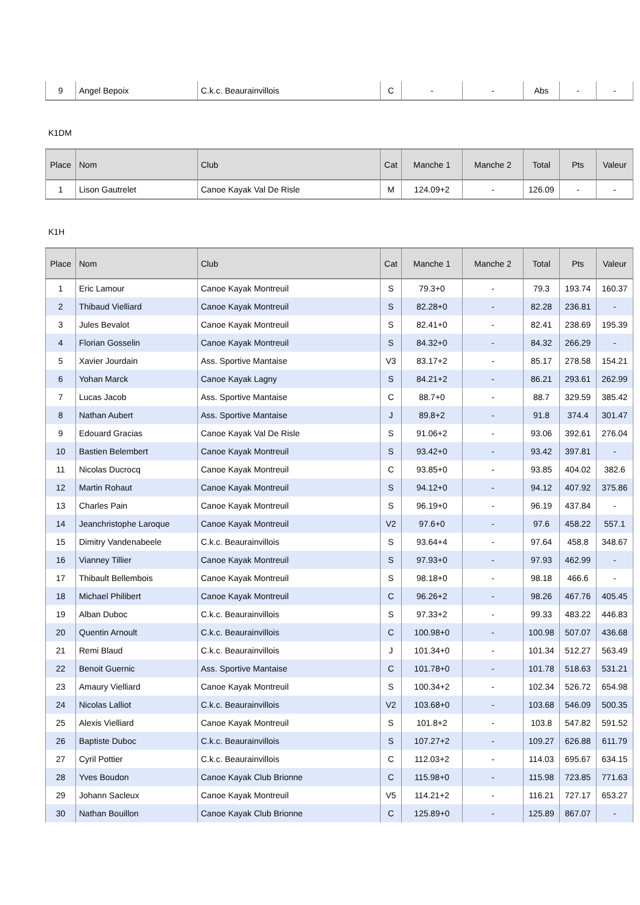| 9 | Angel Bepoix | C.k.c. Beaurainvillois | C | - | - | Abs | - | - |
K1DM
| Place | Nom | Club | Cat | Manche 1 | Manche 2 | Total | Pts | Valeur |
| --- | --- | --- | --- | --- | --- | --- | --- | --- |
| 1 | Lison Gautrelet | Canoe Kayak Val De Risle | M | 124.09+2 | - | 126.09 | - | - |
K1H
| Place | Nom | Club | Cat | Manche 1 | Manche 2 | Total | Pts | Valeur |
| --- | --- | --- | --- | --- | --- | --- | --- | --- |
| 1 | Eric Lamour | Canoe Kayak Montreuil | S | 79.3+0 | - | 79.3 | 193.74 | 160.37 |
| 2 | Thibaud Vielliard | Canoe Kayak Montreuil | S | 82.28+0 | - | 82.28 | 236.81 | - |
| 3 | Jules Bevalot | Canoe Kayak Montreuil | S | 82.41+0 | - | 82.41 | 238.69 | 195.39 |
| 4 | Florian Gosselin | Canoe Kayak Montreuil | S | 84.32+0 | - | 84.32 | 266.29 | - |
| 5 | Xavier Jourdain | Ass. Sportive Mantaise | V3 | 83.17+2 | - | 85.17 | 278.58 | 154.21 |
| 6 | Yohan Marck | Canoe Kayak Lagny | S | 84.21+2 | - | 86.21 | 293.61 | 262.99 |
| 7 | Lucas Jacob | Ass. Sportive Mantaise | C | 88.7+0 | - | 88.7 | 329.59 | 385.42 |
| 8 | Nathan Aubert | Ass. Sportive Mantaise | J | 89.8+2 | - | 91.8 | 374.4 | 301.47 |
| 9 | Edouard Gracias | Canoe Kayak Val De Risle | S | 91.06+2 | - | 93.06 | 392.61 | 276.04 |
| 10 | Bastien Belembert | Canoe Kayak Montreuil | S | 93.42+0 | - | 93.42 | 397.81 | - |
| 11 | Nicolas Ducrocq | Canoe Kayak Montreuil | C | 93.85+0 | - | 93.85 | 404.02 | 382.6 |
| 12 | Martin Rohaut | Canoe Kayak Montreuil | S | 94.12+0 | - | 94.12 | 407.92 | 375.86 |
| 13 | Charles Pain | Canoe Kayak Montreuil | S | 96.19+0 | - | 96.19 | 437.84 | - |
| 14 | Jeanchristophe Laroque | Canoe Kayak Montreuil | V2 | 97.6+0 | - | 97.6 | 458.22 | 557.1 |
| 15 | Dimitry Vandenabeele | C.k.c. Beaurainvillois | S | 93.64+4 | - | 97.64 | 458.8 | 348.67 |
| 16 | Vianney Tillier | Canoe Kayak Montreuil | S | 97.93+0 | - | 97.93 | 462.99 | - |
| 17 | Thibault Bellembois | Canoe Kayak Montreuil | S | 98.18+0 | - | 98.18 | 466.6 | - |
| 18 | Michael Philibert | Canoe Kayak Montreuil | C | 96.26+2 | - | 98.26 | 467.76 | 405.45 |
| 19 | Alban Duboc | C.k.c. Beaurainvillois | S | 97.33+2 | - | 99.33 | 483.22 | 446.83 |
| 20 | Quentin Arnoult | C.k.c. Beaurainvillois | C | 100.98+0 | - | 100.98 | 507.07 | 436.68 |
| 21 | Remi Blaud | C.k.c. Beaurainvillois | J | 101.34+0 | - | 101.34 | 512.27 | 563.49 |
| 22 | Benoit Guernic | Ass. Sportive Mantaise | C | 101.78+0 | - | 101.78 | 518.63 | 531.21 |
| 23 | Amaury Vielliard | Canoe Kayak Montreuil | S | 100.34+2 | - | 102.34 | 526.72 | 654.98 |
| 24 | Nicolas Lalliot | C.k.c. Beaurainvillois | V2 | 103.68+0 | - | 103.68 | 546.09 | 500.35 |
| 25 | Alexis Vielliard | Canoe Kayak Montreuil | S | 101.8+2 | - | 103.8 | 547.82 | 591.52 |
| 26 | Baptiste Duboc | C.k.c. Beaurainvillois | S | 107.27+2 | - | 109.27 | 626.88 | 611.79 |
| 27 | Cyril Pottier | C.k.c. Beaurainvillois | C | 112.03+2 | - | 114.03 | 695.67 | 634.15 |
| 28 | Yves Boudon | Canoe Kayak Club Brionne | C | 115.98+0 | - | 115.98 | 723.85 | 771.63 |
| 29 | Johann Sacleux | Canoe Kayak Montreuil | V5 | 114.21+2 | - | 116.21 | 727.17 | 653.27 |
| 30 | Nathan Bouillon | Canoe Kayak Club Brionne | C | 125.89+0 | - | 125.89 | 867.07 | - |